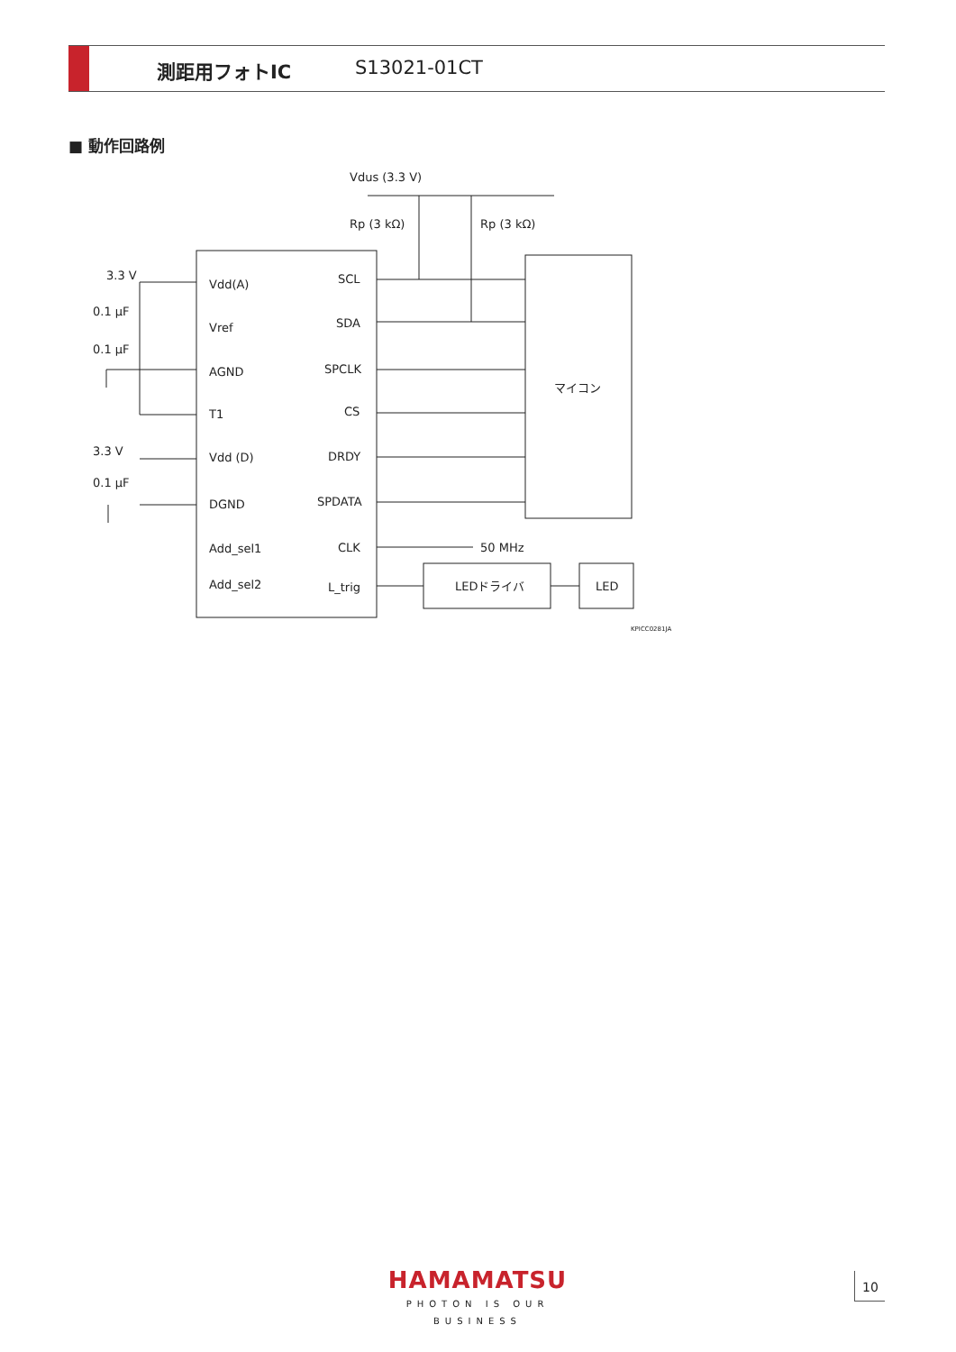測距用フォトIC S13021-01CT
■ 動作回路例
Vdus (3.3 V)
Rp (3 kΩ)
Rp (3 kΩ)
3.3 V
0.1 μF
0.1 μF
3.3 V
0.1 μF
Vdd(A)
Vref
AGND
T1
Vdd (D)
DGND
Add_sel1
Add_sel2
SCL
SDA
SPCLK
CS
DRDY
SPDATA
CLK
L_trig
50 MHz
マイコン
LEDドライバ
LED
KPICC0281JA
HAMAMATSU
PHOTON IS OUR BUSINESS
10